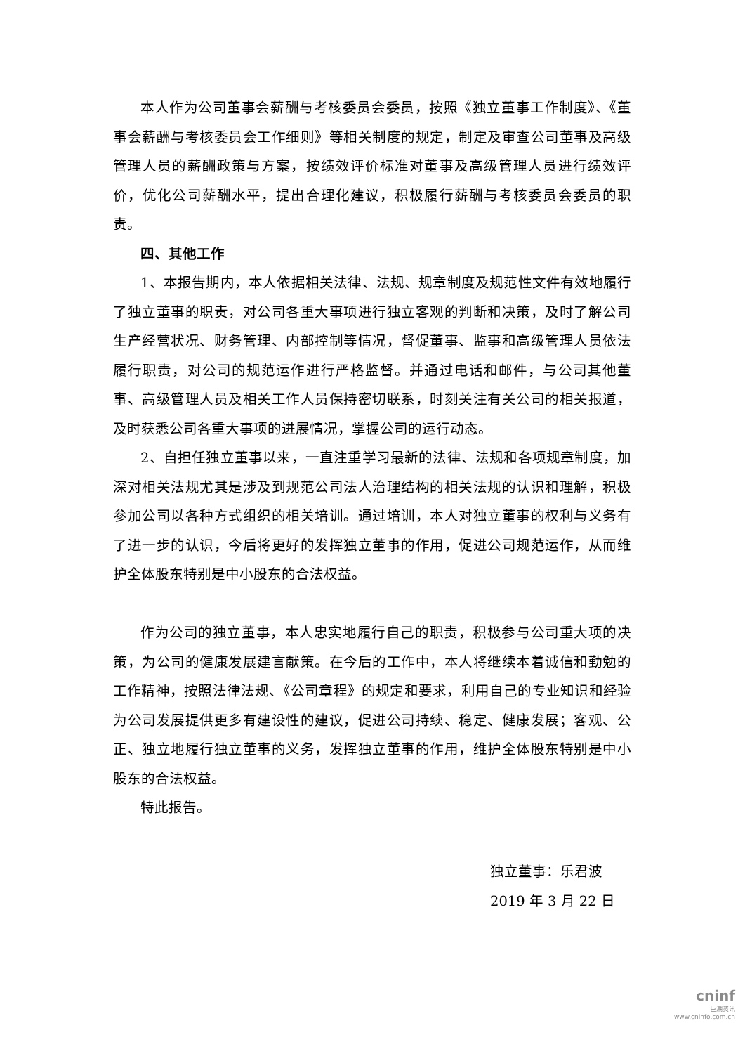本人作为公司董事会薪酬与考核委员会委员，按照《独立董事工作制度》、《董事会薪酬与考核委员会工作细则》等相关制度的规定，制定及审查公司董事及高级管理人员的薪酬政策与方案，按绩效评价标准对董事及高级管理人员进行绩效评价，优化公司薪酬水平，提出合理化建议，积极履行薪酬与考核委员会委员的职责。
四、其他工作
1、本报告期内，本人依据相关法律、法规、规章制度及规范性文件有效地履行了独立董事的职责，对公司各重大事项进行独立客观的判断和决策，及时了解公司生产经营状况、财务管理、内部控制等情况，督促董事、监事和高级管理人员依法履行职责，对公司的规范运作进行严格监督。并通过电话和邮件，与公司其他董事、高级管理人员及相关工作人员保持密切联系，时刻关注有关公司的相关报道，及时获悉公司各重大事项的进展情况，掌握公司的运行动态。
2、自担任独立董事以来，一直注重学习最新的法律、法规和各项规章制度，加深对相关法规尤其是涉及到规范公司法人治理结构的相关法规的认识和理解，积极参加公司以各种方式组织的相关培训。通过培训，本人对独立董事的权利与义务有了进一步的认识，今后将更好的发挥独立董事的作用，促进公司规范运作，从而维护全体股东特别是中小股东的合法权益。
作为公司的独立董事，本人忠实地履行自己的职责，积极参与公司重大项的决策，为公司的健康发展建言献策。在今后的工作中，本人将继续本着诚信和勤勉的工作精神，按照法律法规、《公司章程》的规定和要求，利用自己的专业知识和经验为公司发展提供更多有建设性的建议，促进公司持续、稳定、健康发展；客观、公正、独立地履行独立董事的义务，发挥独立董事的作用，维护全体股东特别是中小股东的合法权益。
特此报告。
独立董事：乐君波
2019 年 3 月 22 日
cninf
巨潮资讯
www.cninfo.com.cn